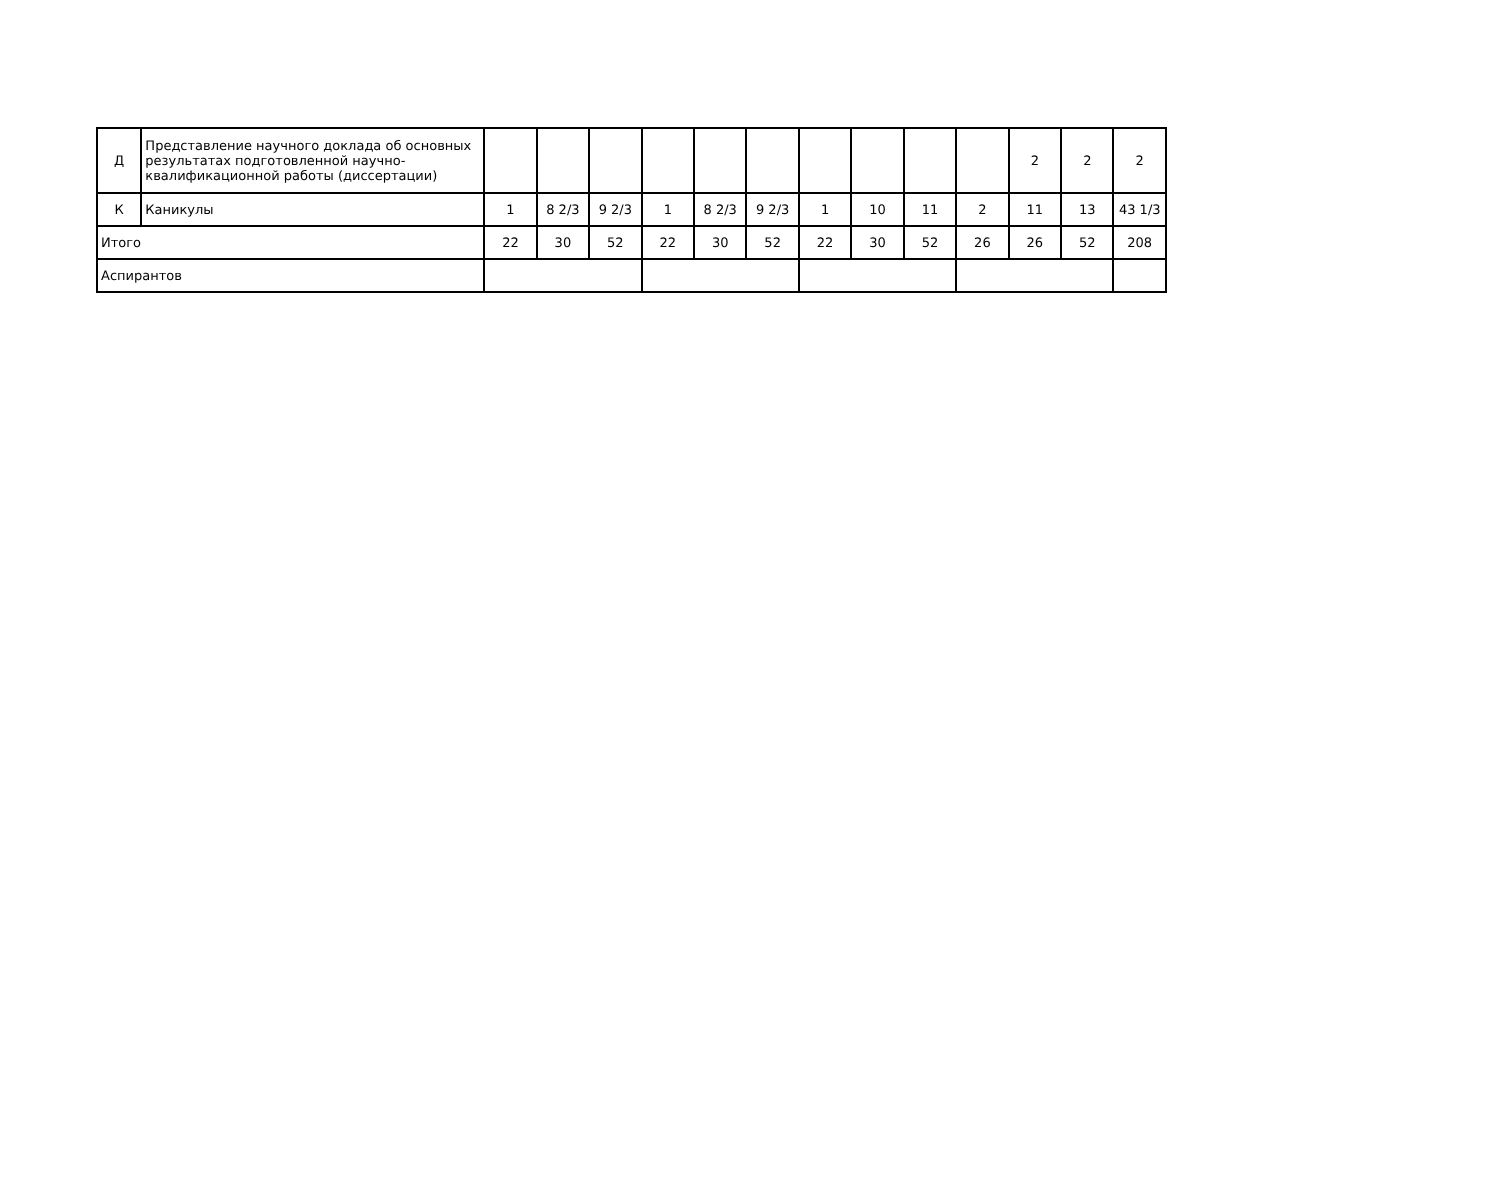| Д | Представление научного доклада об основных результатах подготовленной научно-квалификационной работы (диссертации) | | | | | | | | | | | 2 | 2 | 2 |
| К | Каникулы | 1 | 8 2/3 | 9 2/3 | 1 | 8 2/3 | 9 2/3 | 1 | 10 | 11 | 2 | 11 | 13 | 43 1/3 |
| Итого | | 22 | 30 | 52 | 22 | 30 | 52 | 22 | 30 | 52 | 26 | 26 | 52 | 208 |
| Аспирантов | | | | | | | | | | | | | | |